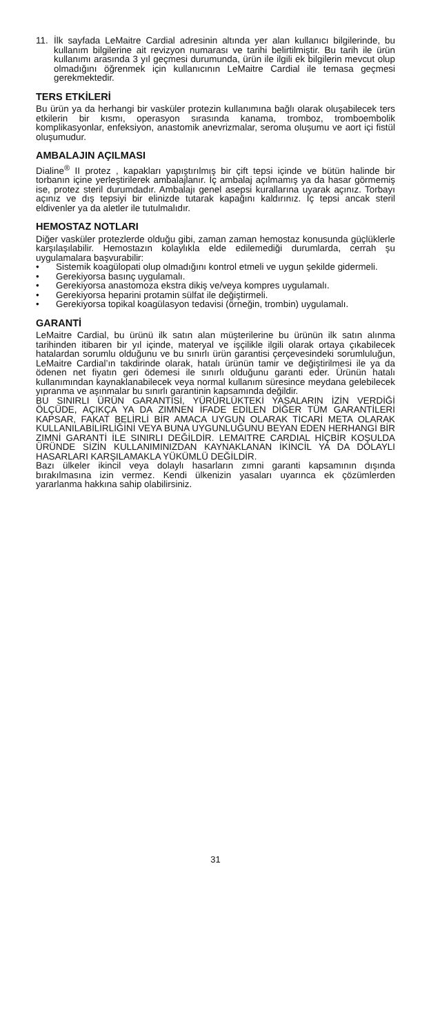11. İlk sayfada LeMaitre Cardial adresinin altında yer alan kullanıcı bilgilerinde, bu kullanım bilgilerine ait revizyon numarası ve tarihi belirtilmiştir. Bu tarih ile ürün kullanımı arasında 3 yıl geçmesi durumunda, ürün ile ilgili ek bilgilerin mevcut olup olmadığını öğrenmek için kullanıcının LeMaitre Cardial ile temasa geçmesi gerekmektedir.
TERS ETKİLERİ
Bu ürün ya da herhangi bir vasküler protezin kullanımına bağlı olarak oluşabilecek ters etkilerin bir kısmı, operasyon sırasında kanama, tromboz, tromboembolik komplikasyonlar, enfeksiyon, anastomik anevrizmalar, seroma oluşumu ve aort içi fistül oluşumudur.
AMBALAJIN AÇILMASI
Dialine<sup>®</sup> II protez , kapakları yapıştırılmış bir çift tepsi içinde ve bütün halinde bir torbanın içine yerleştirilerek ambalajlanır. İç ambalaj açılmamış ya da hasar görmemiş ise, protez steril durumdadır. Ambalajı genel asepsi kurallarına uyarak açınız. Torbayı açınız ve dış tepsiyi bir elinizde tutarak kapağını kaldırınız. İç tepsi ancak steril eldivenler ya da aletler ile tutulmalıdır.
HEMOSTAZ NOTLARI
Diğer vasküler protezlerde olduğu gibi, zaman zaman hemostaz konusunda güçlüklerle karşılaşılabilir. Hemostazın kolaylıkla elde edilemediği durumlarda, cerrah şu uygulamalara başvurabilir:
• Sistemik koagülopati olup olmadığını kontrol etmeli ve uygun şekilde gidermeli.
• Gerekiyorsa basınç uygulamalı.
• Gerekiyorsa anastomoza ekstra dikiş ve/veya kompres uygulamalı.
• Gerekiyorsa heparini protamin sülfat ile değiştirmeli.
• Gerekiyorsa topikal koagülasyon tedavisi (örneğin, trombin) uygulamalı.
GARANTİ
LeMaitre Cardial, bu ürünü ilk satın alan müşterilerine bu ürünün ilk satın alınma tarihinden itibaren bir yıl içinde, materyal ve işçilikle ilgili olarak ortaya çıkabilecek hatalardan sorumlu olduğunu ve bu sınırlı ürün garantisi çerçevesindeki sorumluluğun, LeMaitre Cardial’ın takdirinde olarak, hatalı ürünün tamir ve değiştirilmesi ile ya da ödenen net fiyatın geri ödemesi ile sınırlı olduğunu garanti eder. Ürünün hatalı kullanımından kaynaklanabilecek veya normal kullanım süresince meydana gelebilecek yıpranma ve aşınmalar bu sınırlı garantinin kapsamında değildir.
BU SINIRLI ÜRÜN GARANTİSİ, YÜRÜRLÜKTEKİ YASALARIN İZİN VERDİĞİ ÖLÇÜDE, AÇIKÇA YA DA ZIMNEN İFADE EDİLEN DİĞER TÜM GARANTİLERİ KAPSAR, FAKAT BELİRLİ BİR AMACA UYGUN OLARAK TİCARİ META OLARAK KULLANILABİLİRLİĞİNİ VEYA BUNA UYGUNLUĞUNU BEYAN EDEN HERHANGİ BİR ZIMNİ GARANTİ İLE SINIRLI DEĞİLDİR. LEMAITRE CARDIAL HİÇBİR KOŞULDA ÜRÜNDE SİZİN KULLANIMINIZDAN KAYNAKLANAN İKİNCİL YA DA DOLAYLI HASARLARI KARŞILAMAKLA YÜKÜMLÜ DEĞİLDİR.
Bazı ülkeler ikincil veya dolaylı hasarların zımni garanti kapsamının dışında bırakılmasına izin vermez. Kendi ülkenizin yasaları uyarınca ek çözümlerden yararlanma hakkına sahip olabilirsiniz.
31